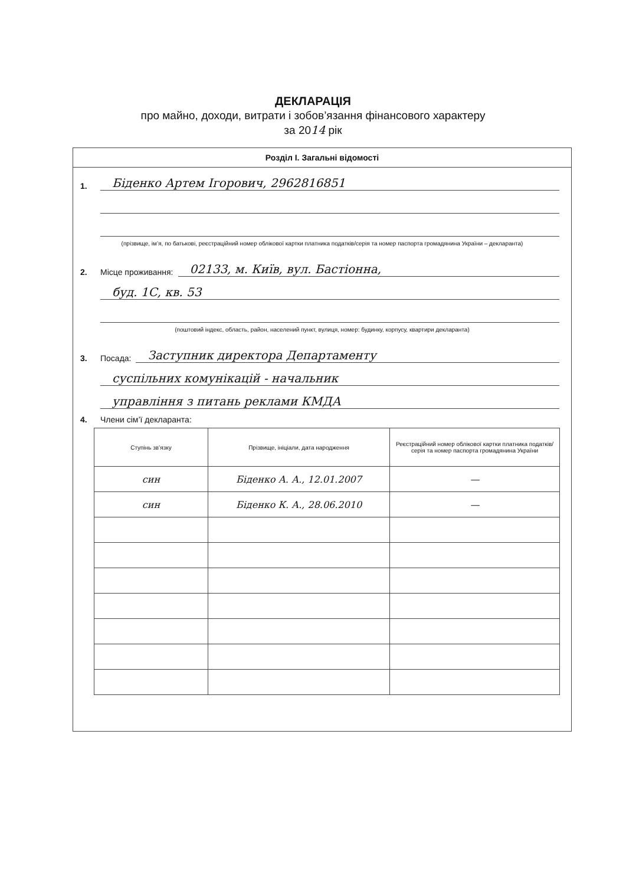ДЕКЛАРАЦІЯ
про майно, доходи, витрати і зобов’язання фінансового характеру
за 2014 рік
Розділ І. Загальні відомості
1.
Біденко Артем Ігорович, 2962816851
(прізвище, ім’я, по батькові, реєстраційний номер облікової картки платника податків/серія та номер паспорта громадянина України – декларанта)
2. Місце проживання:
02133, м. Київ, вул. Бастіонна,
буд. 1С, кв. 53
(поштовий індекс, область, район, населений пункт, вулиця, номер: будинку, корпусу, квартири декларанта)
3. Посада:
Заступник директора Департаменту
суспільних комунікацій - начальник
управління з питань реклами КМДА
4. Члени сім’ї декларанта:
| Ступінь зв’язку | Прізвище, ініціали, дата народження | Реєстраційний номер облікової картки платника податків/ серія та номер паспорта громадянина України |
| --- | --- | --- |
| син | Біденко А. А., 12.01.2007 | — |
| син | Біденко К. А., 28.06.2010 | — |